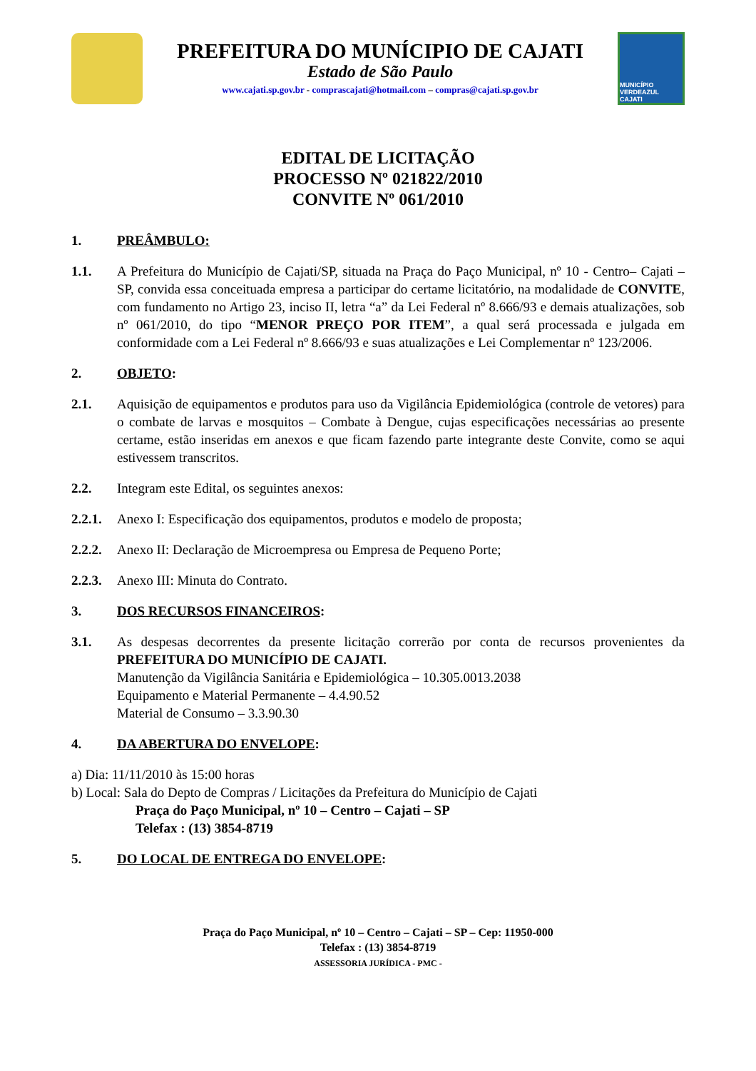PREFEITURA DO MUNÍCIPIO DE CAJATI
Estado de São Paulo
www.cajati.sp.gov.br - comprascajati@hotmail.com – compras@cajati.sp.gov.br
MUNICÍPIO VERDEAZUL CAJATI
EDITAL DE LICITAÇÃO
PROCESSO Nº 021822/2010
CONVITE Nº 061/2010
1. PREÂMBULO:
1.1. A Prefeitura do Município de Cajati/SP, situada na Praça do Paço Municipal, nº 10 - Centro– Cajati – SP, convida essa conceituada empresa a participar do certame licitatório, na modalidade de CONVITE, com fundamento no Artigo 23, inciso II, letra “a” da Lei Federal nº 8.666/93 e demais atualizações, sob nº 061/2010, do tipo “MENOR PREÇO POR ITEM”, a qual será processada e julgada em conformidade com a Lei Federal nº 8.666/93 e suas atualizações e Lei Complementar nº 123/2006.
2. OBJETO:
2.1. Aquisição de equipamentos e produtos para uso da Vigilância Epidemiológica (controle de vetores) para o combate de larvas e mosquitos – Combate à Dengue, cujas especificações necessárias ao presente certame, estão inseridas em anexos e que ficam fazendo parte integrante deste Convite, como se aqui estivessem transcritos.
2.2. Integram este Edital, os seguintes anexos:
2.2.1.
Anexo I: Especificação dos equipamentos, produtos e modelo de proposta;
2.2.2.
Anexo II: Declaração de Microempresa ou Empresa de Pequeno Porte;
2.2.3.
Anexo III: Minuta do Contrato.
3. DOS RECURSOS FINANCEIROS:
3.1. As despesas decorrentes da presente licitação correrão por conta de recursos provenientes da PREFEITURA DO MUNICÍPIO DE CAJATI.
Manutenção da Vigilância Sanitária e Epidemiológica – 10.305.0013.2038
Equipamento e Material Permanente – 4.4.90.52
Material de Consumo – 3.3.90.30
4. DA ABERTURA DO ENVELOPE:
a) Dia: 11/11/2010 às 15:00 horas
b) Local: Sala do Depto de Compras / Licitações da Prefeitura do Município de Cajati
Praça do Paço Municipal, nº 10 – Centro – Cajati – SP
Telefax : (13) 3854-8719
5. DO LOCAL DE ENTREGA DO ENVELOPE:
Praça do Paço Municipal, nº 10 – Centro – Cajati – SP – Cep: 11950-000
Telefax : (13) 3854-8719
ASSESSORIA JURÍDICA - PMC -